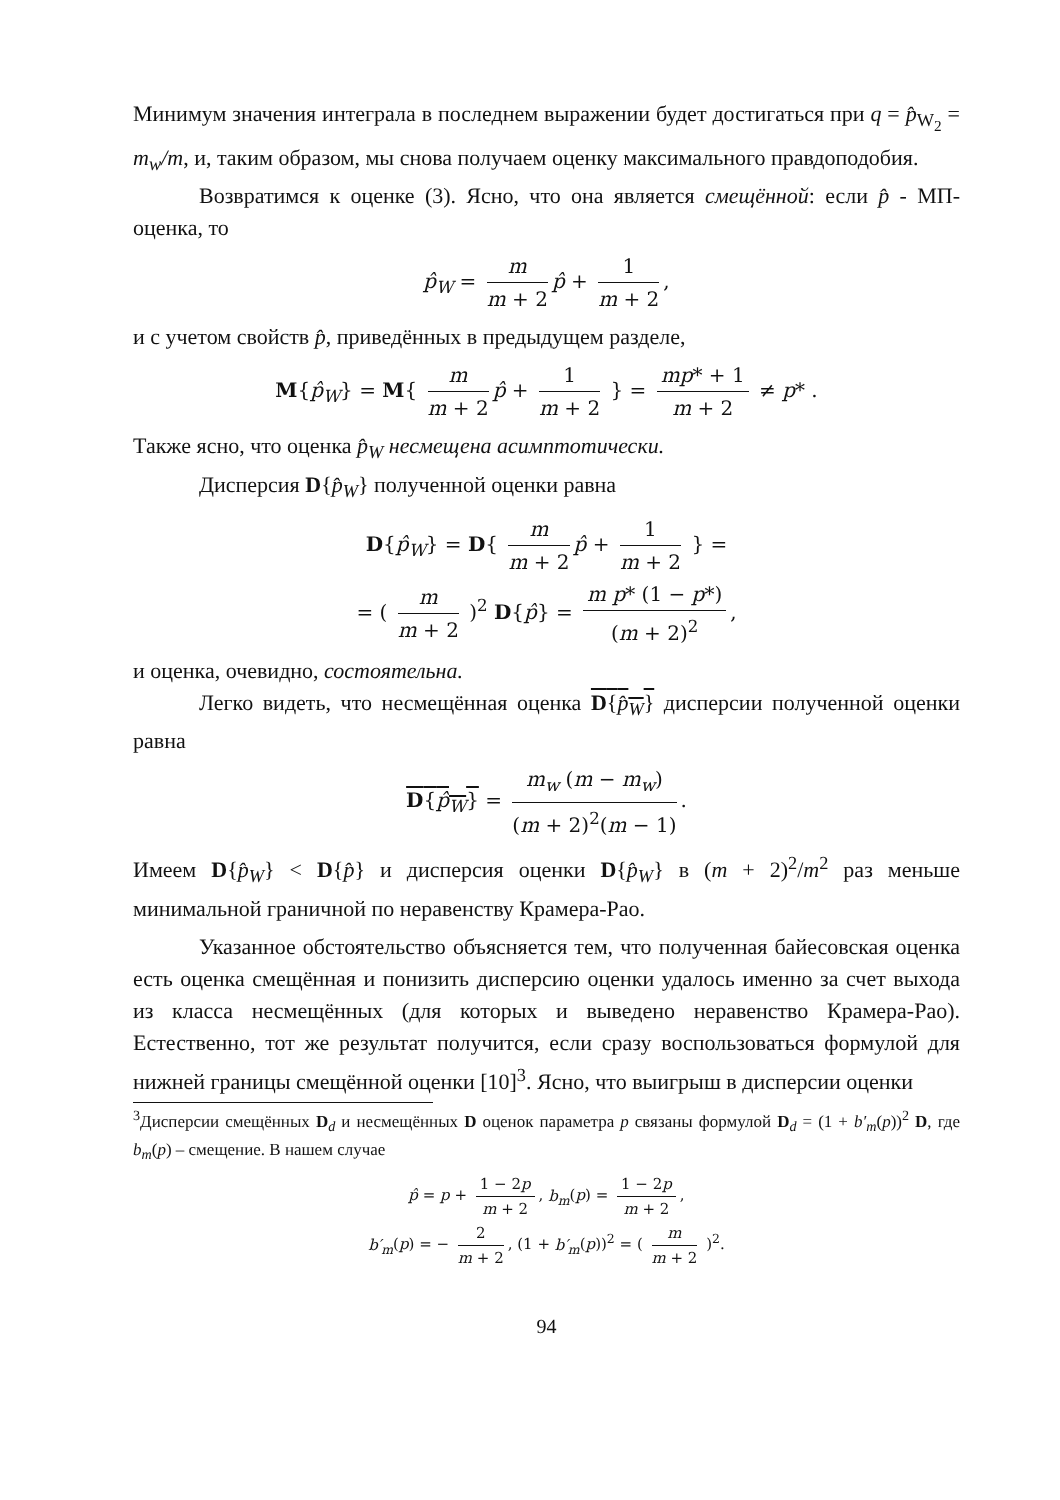Минимум значения интеграла в последнем выражении будет достигаться при q = p̂<sub>W<sub>2</sub></sub> = m<sub>w</sub>/m, и, таким образом, мы снова получаем оценку максимального правдоподобия.
Возвратимся к оценке (3). Ясно, что она является смещённой: если p̂ - МП-оценка, то
p̂<sub>W</sub> = m m + 2 p̂ + 1 m + 2,
и с учетом свойств p̂, приведённых в предыдущем разделе,
M{p̂<sub>W</sub>} = M{ m m + 2 p̂ + 1 m + 2 } = mp* + 1 m + 2 ≠ p* .
Также ясно, что оценка p̂<sub>W</sub> несмещена асимптотически.
Дисперсия D{p̂<sub>W</sub>} полученной оценки равна
D{p̂<sub>W</sub>} = D{ m m + 2 p̂ + 1 m + 2 } =
= ( m m + 2 )<sup>2</sup> D{p̂} = m p* (1 − p*) (m + 2)<sup>2</sup>,
и оценка, очевидно, состоятельна.
Легко видеть, что несмещённая оценка D{p̂<sub>W</sub>} дисперсии полученной оценки равна
D{p̂<sub>W</sub>} = m<sub>w</sub> (m − m<sub>w</sub>) (m + 2)<sup>2</sup>(m − 1).
Имеем D{p̂<sub>W</sub>} < D{p̂} и дисперсия оценки D{p̂<sub>W</sub>} в (m + 2)<sup>2</sup>/m<sup>2</sup> раз меньше минимальной граничной по неравенству Крамера-Рао.
Указанное обстоятельство объясняется тем, что полученная байесовская оценка есть оценка смещённая и понизить дисперсию оценки удалось именно за счет выхода из класса несмещённых (для которых и выведено неравенство Крамера-Рао). Естественно, тот же результат получится, если сразу воспользоваться формулой для нижней границы смещённой оценки [10]<sup>3</sup>. Ясно, что выигрыш в дисперсии оценки
<sup>3</sup> Дисперсии смещённых D<sub>d</sub> и несмещённых D оценок параметра p связаны формулой D<sub>d</sub> = (1 + b′<sub>m</sub>(p))<sup>2</sup> D, где b<sub>m</sub>(p) – смещение. В нашем случае
p̂ = p + 1 − 2p m + 2, b<sub>m</sub>(p) = 1 − 2p m + 2,
b′<sub>m</sub>(p) = − 2 m + 2, (1 + b′<sub>m</sub>(p))<sup>2</sup> = ( m m + 2 )<sup>2</sup>.
94